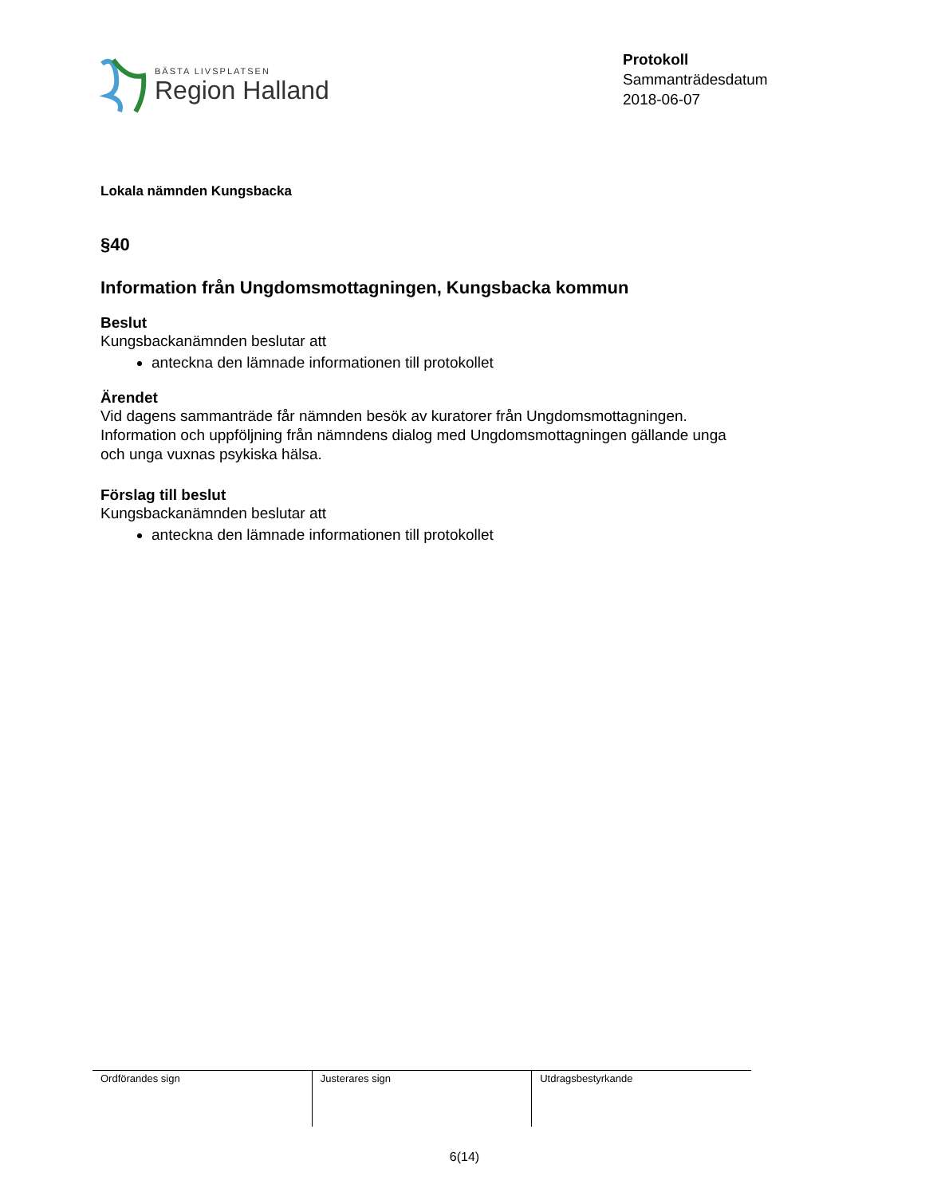BÄSTA LIVSPLATSEN
Region Halland
Protokoll
Sammanträdesdatum
2018-06-07
Lokala nämnden Kungsbacka
§40
Information från Ungdomsmottagningen, Kungsbacka kommun
Beslut
Kungsbackanämnden beslutar att
anteckna den lämnade informationen till protokollet
Ärendet
Vid dagens sammanträde får nämnden besök av kuratorer från Ungdomsmottagningen. Information och uppföljning från nämndens dialog med Ungdomsmottagningen gällande unga och unga vuxnas psykiska hälsa.
Förslag till beslut
Kungsbackanämnden beslutar att
anteckna den lämnade informationen till protokollet
| Ordförandes sign | Justerares sign | Utdragsbestyrkande |
6(14)